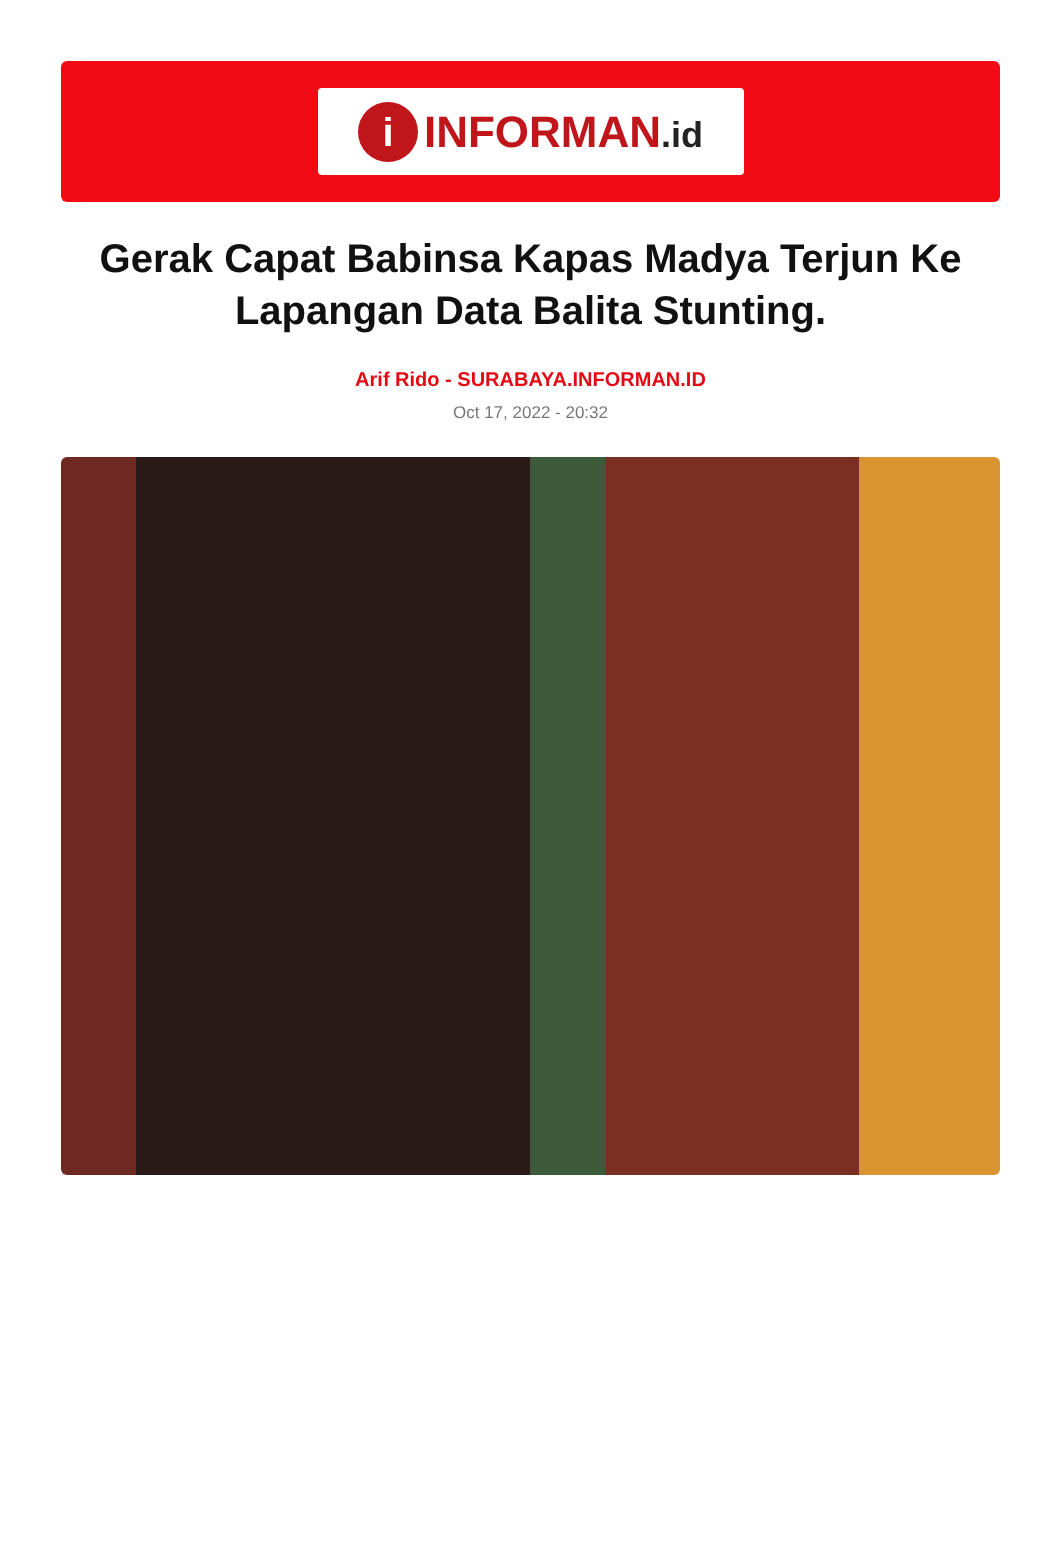i
INFORMAN.id
Gerak Capat Babinsa Kapas Madya Terjun Ke Lapangan Data Balita Stunting.
Arif Rido - SURABAYA.INFORMAN.ID
Oct 17, 2022 - 20:32